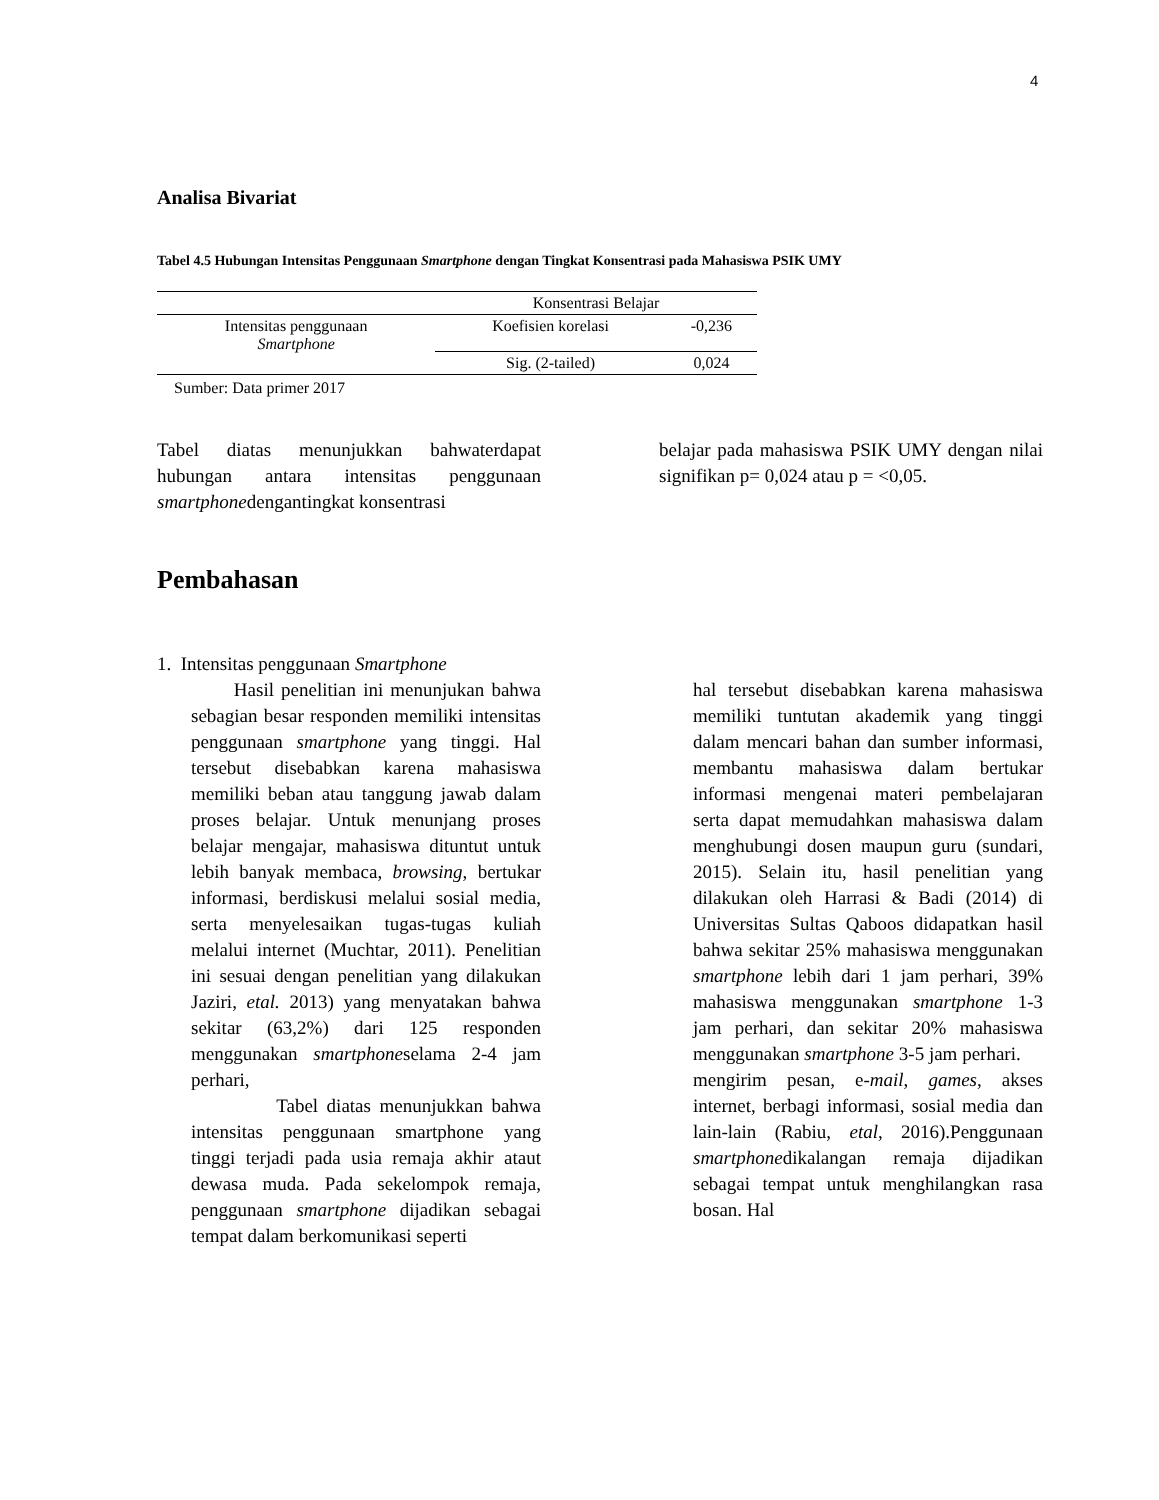4
Analisa Bivariat
Tabel 4.5 Hubungan Intensitas Penggunaan Smartphone dengan Tingkat Konsentrasi pada Mahasiswa PSIK UMY
| | Konsentrasi Belajar | |
| Intensitas penggunaan Smartphone | Koefisien korelasi | -0,236 |
| | Sig. (2-tailed) | 0,024 |
Sumber: Data primer 2017
Tabel diatas menunjukkan bahwaterdapat hubungan antara intensitas penggunaan smartphonedengantingkat konsentrasi
belajar pada mahasiswa PSIK UMY dengan nilai signifikan p= 0,024 atau p = <0,05.
Pembahasan
1. Intensitas penggunaan Smartphone
Hasil penelitian ini menunjukan bahwa sebagian besar responden memiliki intensitas penggunaan smartphone yang tinggi. Hal tersebut disebabkan karena mahasiswa memiliki beban atau tanggung jawab dalam proses belajar. Untuk menunjang proses belajar mengajar, mahasiswa dituntut untuk lebih banyak membaca, browsing, bertukar informasi, berdiskusi melalui sosial media, serta menyelesaikan tugas-tugas kuliah melalui internet (Muchtar, 2011). Penelitian ini sesuai dengan penelitian yang dilakukan Jaziri, etal. 2013) yang menyatakan bahwa sekitar (63,2%) dari 125 responden menggunakan smartphoneselama 2-4 jam perhari,
Tabel diatas menunjukkan bahwa intensitas penggunaan smartphone yang tinggi terjadi pada usia remaja akhir ataut dewasa muda. Pada sekelompok remaja, penggunaan smartphone dijadikan sebagai tempat dalam berkomunikasi seperti
hal tersebut disebabkan karena mahasiswa memiliki tuntutan akademik yang tinggi dalam mencari bahan dan sumber informasi, membantu mahasiswa dalam bertukar informasi mengenai materi pembelajaran serta dapat memudahkan mahasiswa dalam menghubungi dosen maupun guru (sundari, 2015). Selain itu, hasil penelitian yang dilakukan oleh Harrasi & Badi (2014) di Universitas Sultas Qaboos didapatkan hasil bahwa sekitar 25% mahasiswa menggunakan smartphone lebih dari 1 jam perhari, 39% mahasiswa menggunakan smartphone 1-3 jam perhari, dan sekitar 20% mahasiswa menggunakan smartphone 3-5 jam perhari.
mengirim pesan, e-mail, games, akses internet, berbagi informasi, sosial media dan lain-lain (Rabiu, etal, 2016).Penggunaan smartphonedikalangan remaja dijadikan sebagai tempat untuk menghilangkan rasa bosan. Hal